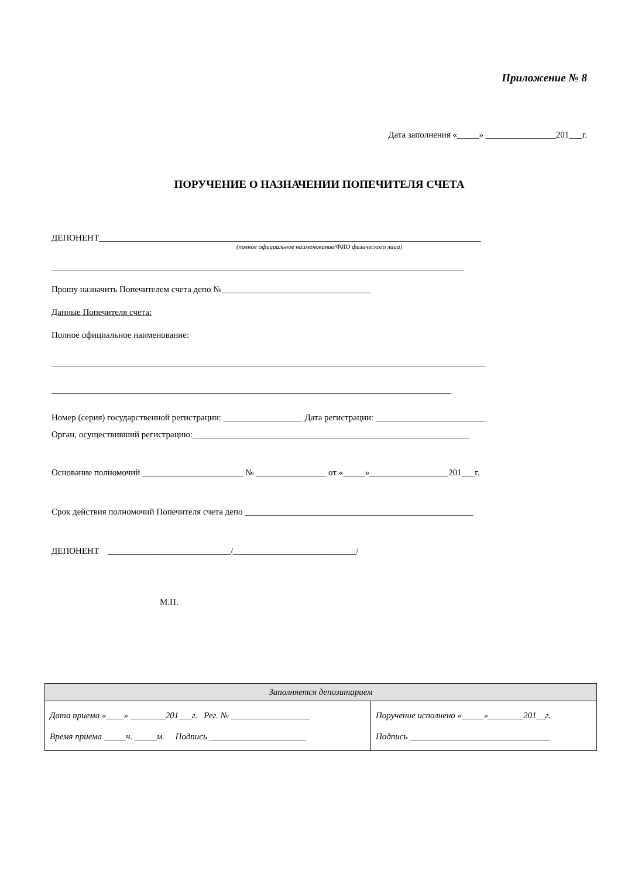Приложение № 8
Дата заполнения «_____» ________________201___г.
ПОРУЧЕНИЕ О НАЗНАЧЕНИИ ПОПЕЧИТЕЛЯ СЧЕТА
ДЕПОНЕНТ_______________________________________________________________________________________
(полное официальное наименование/ФИО физического лица)
______________________________________________________________________________________________
Прошу назначить Попечителем счета депо №__________________________________
Данные Попечителя счета:
Полное официальное наименование:
___________________________________________________________________________________________________
___________________________________________________________________________________________
Номер (серия) государственной регистрации: __________________ Дата регистрации: _________________________
Орган, осуществивший регистрацию:_______________________________________________________________
Основание полномочий _______________________ № ________________ от «_____»__________________201___г.
Срок действия полномочий Попечителя счета депо ____________________________________________________
ДЕПОНЕНТ ____________________________/____________________________/
М.П.
| Заполняется депозитарием | |
| Дата приема «____» ________201___г. Рег. № __________________ Время приема _____ч. _____м. Подпись ______________________ | Поручение исполнено «_____»________201__г. Подпись ________________________________ |